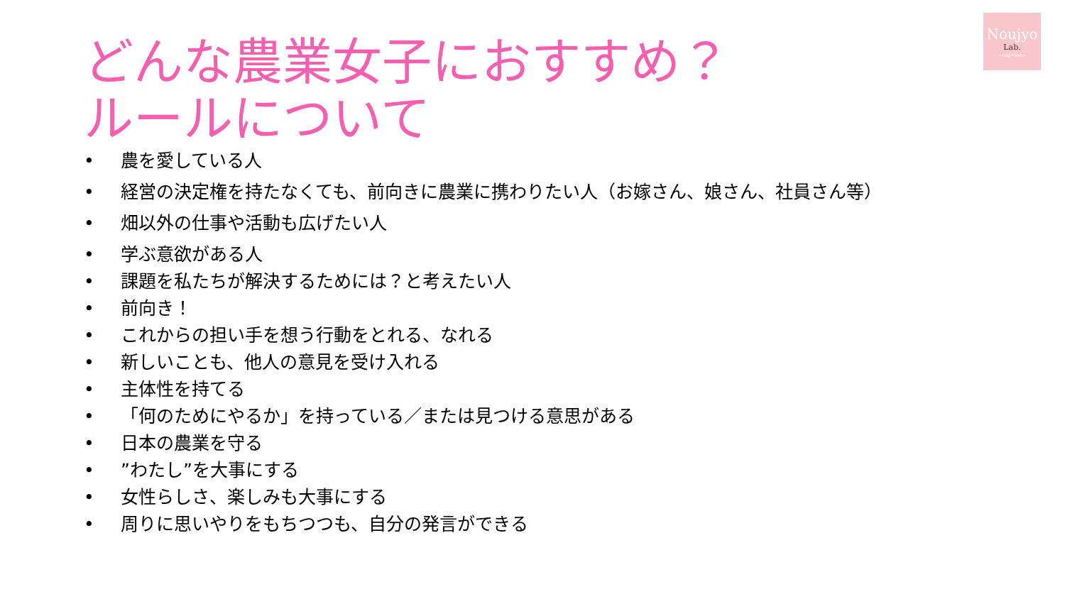Noujyo
Lab.
~ring＊link~
どんな農業女子におすすめ？
ルールについて
• 農を愛している人
• 経営の決定権を持たなくても、前向きに農業に携わりたい人（お嫁さん、娘さん、社員さん等）
• 畑以外の仕事や活動も広げたい人
• 学ぶ意欲がある人
• 課題を私たちが解決するためには？と考えたい人
• 前向き！
• これからの担い手を想う行動をとれる、なれる
• 新しいことも、他人の意見を受け入れる
• 主体性を持てる
• 「何のためにやるか」を持っている／または見つける意思がある
• 日本の農業を守る
•”わたし”を大事にする
• 女性らしさ、楽しみも大事にする
• 周りに思いやりをもちつつも、自分の発言ができる